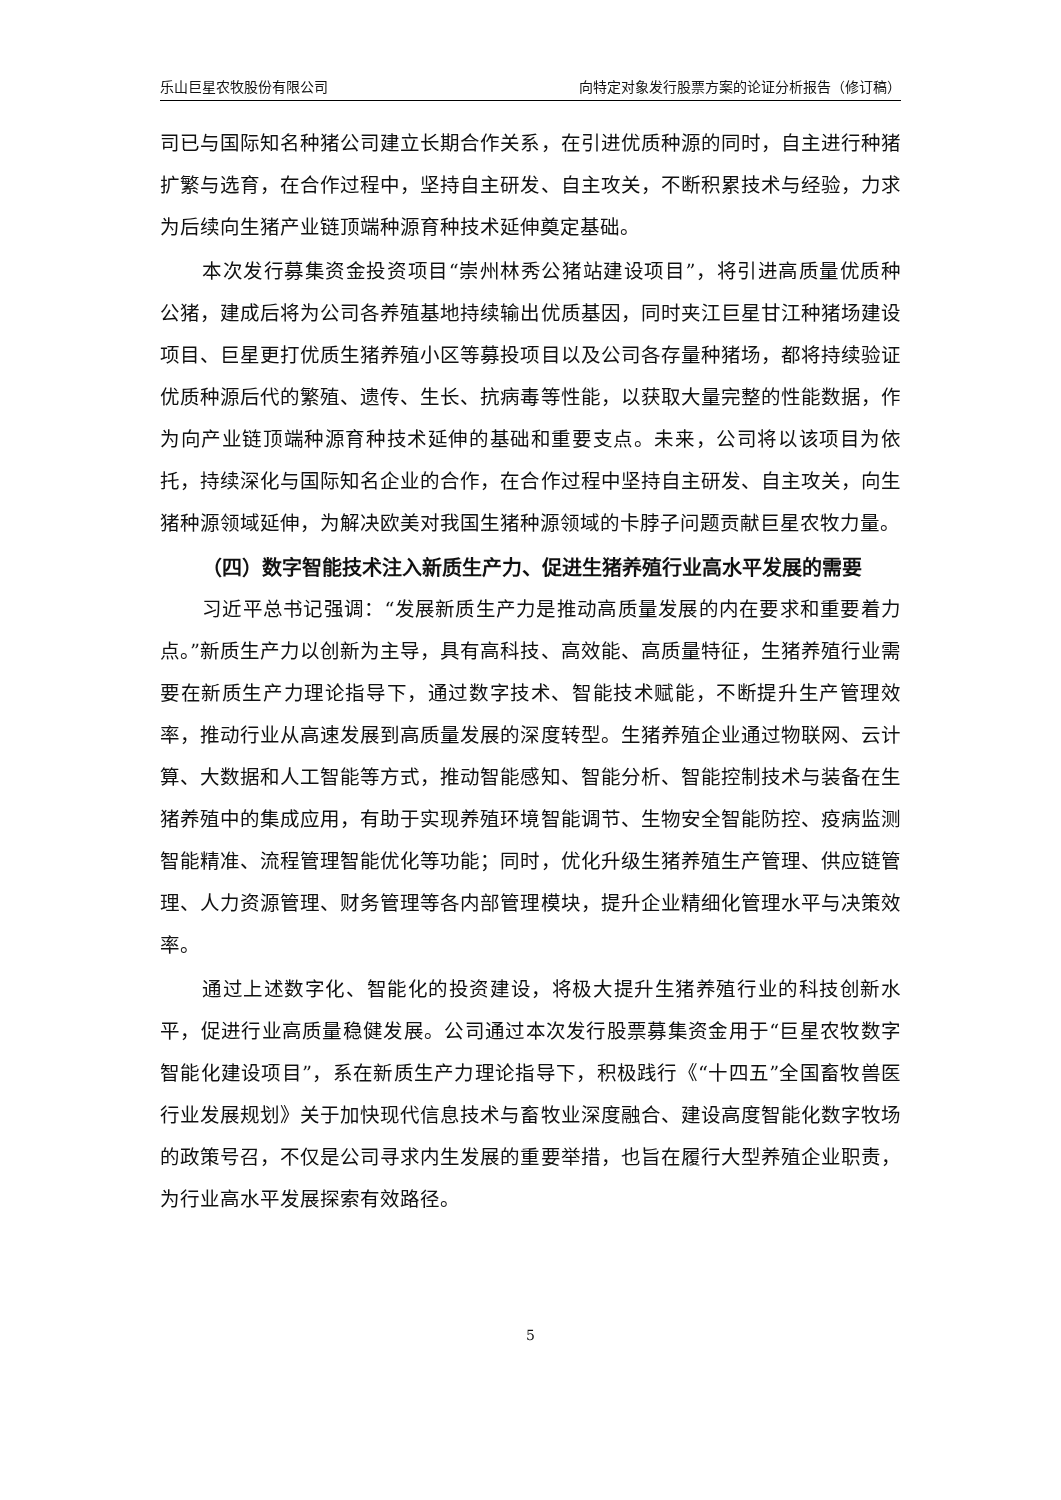乐山巨星农牧股份有限公司 向特定对象发行股票方案的论证分析报告（修订稿）
司已与国际知名种猪公司建立长期合作关系，在引进优质种源的同时，自主进行种猪扩繁与选育，在合作过程中，坚持自主研发、自主攻关，不断积累技术与经验，力求为后续向生猪产业链顶端种源育种技术延伸奠定基础。
本次发行募集资金投资项目“崇州林秀公猪站建设项目”，将引进高质量优质种公猪，建成后将为公司各养殖基地持续输出优质基因，同时夹江巨星甘江种猪场建设项目、巨星更打优质生猪养殖小区等募投项目以及公司各存量种猪场，都将持续验证优质种源后代的繁殖、遗传、生长、抗病毒等性能，以获取大量完整的性能数据，作为向产业链顶端种源育种技术延伸的基础和重要支点。未来，公司将以该项目为依托，持续深化与国际知名企业的合作，在合作过程中坚持自主研发、自主攻关，向生猪种源领域延伸，为解决欧美对我国生猪种源领域的卡脖子问题贡献巨星农牧力量。
（四）数字智能技术注入新质生产力、促进生猪养殖行业高水平发展的需要
习近平总书记强调：“发展新质生产力是推动高质量发展的内在要求和重要着力点。”新质生产力以创新为主导，具有高科技、高效能、高质量特征，生猪养殖行业需要在新质生产力理论指导下，通过数字技术、智能技术赋能，不断提升生产管理效率，推动行业从高速发展到高质量发展的深度转型。生猪养殖企业通过物联网、云计算、大数据和人工智能等方式，推动智能感知、智能分析、智能控制技术与装备在生猪养殖中的集成应用，有助于实现养殖环境智能调节、生物安全智能防控、疫病监测智能精准、流程管理智能优化等功能；同时，优化升级生猪养殖生产管理、供应链管理、人力资源管理、财务管理等各内部管理模块，提升企业精细化管理水平与决策效率。
通过上述数字化、智能化的投资建设，将极大提升生猪养殖行业的科技创新水平，促进行业高质量稳健发展。公司通过本次发行股票募集资金用于“巨星农牧数字智能化建设项目”，系在新质生产力理论指导下，积极践行《“十四五”全国畜牧兽医行业发展规划》关于加快现代信息技术与畜牧业深度融合、建设高度智能化数字牧场的政策号召，不仅是公司寻求内生发展的重要举措，也旨在履行大型养殖企业职责，为行业高水平发展探索有效路径。
5